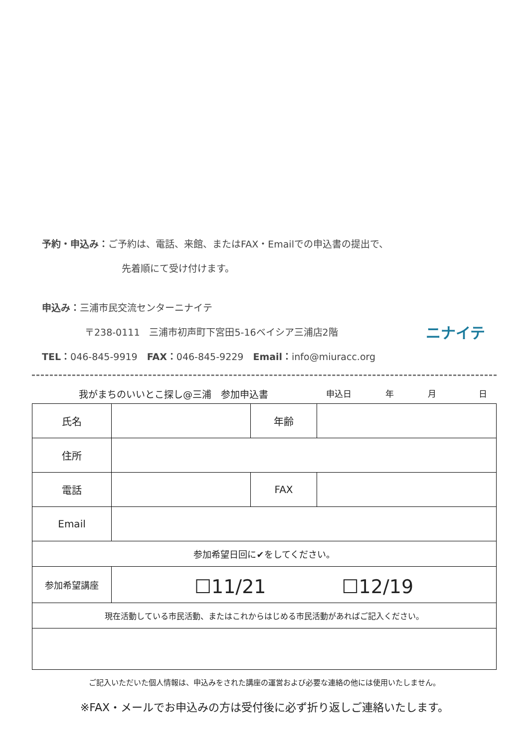予約・申込み：ご予約は、電話、来館、またはFAX・Emailでの申込書の提出で、
先着順にて受け付けます。
申込み：三浦市民交流センターニナイテ
〒238-0111　三浦市初声町下宮田5-16ベイシア三浦店2階
TEL：046-845-9919　FAX：046-845-9229　Email：info@miuracc.org
ニナイテ
我がまちのいいとこ探し@三浦　参加申込書 申込日　　　　年　　　　月　　　　　日
| 氏名 | | 年齢 | |
| 住所 | | | |
| 電話 | | FAX | |
| Email | | | |
| 参加希望日回に✔をしてください。 | | | |
| 参加希望講座 | ☐11/21 ☐12/19 | | |
| 現在活動している市民活動、またはこれからはじめる市民活動があればご記入ください。 | | | |
ご記入いただいた個人情報は、申込みをされた講座の運営および必要な連絡の他には使用いたしません。
※FAX・メールでお申込みの方は受付後に必ず折り返しご連絡いたします。